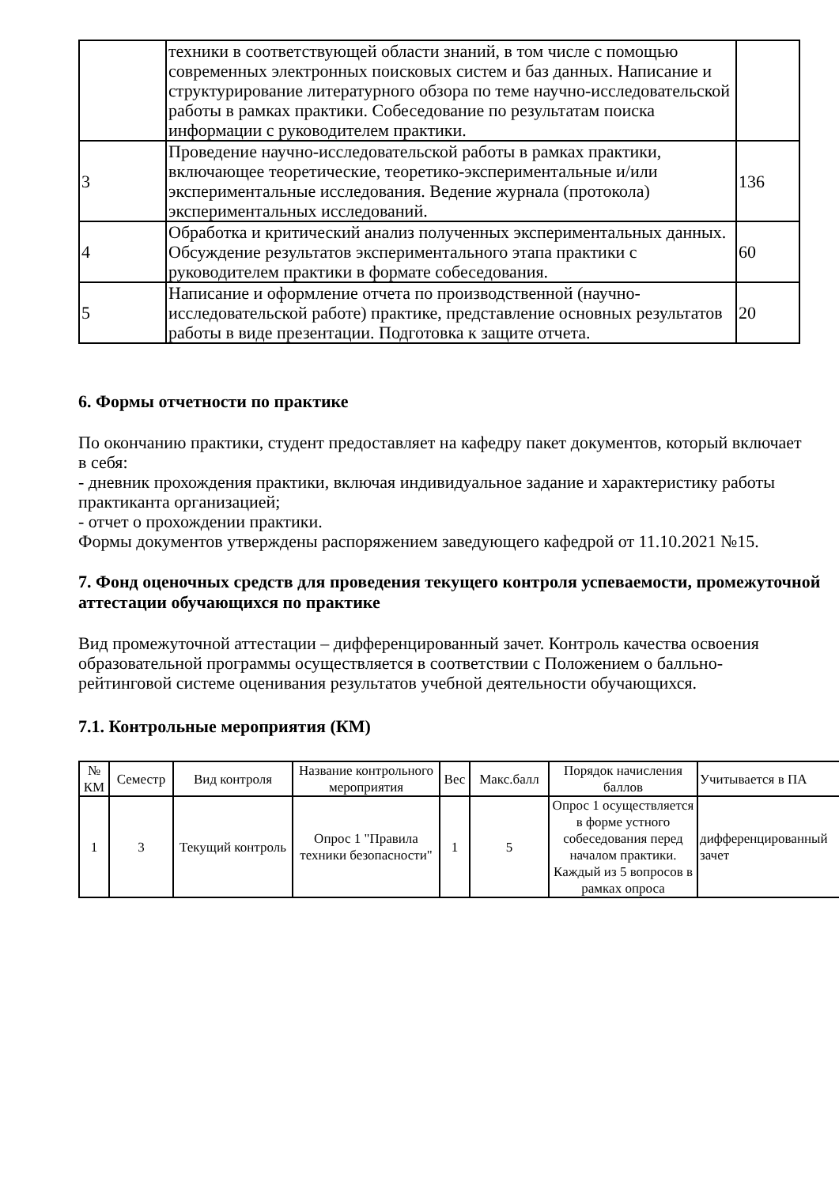| | техники в соответствующей области знаний, в том числе с помощью современных электронных поисковых систем и баз данных. Написание и структурирование литературного обзора по теме научно-исследовательской работы в рамках практики. Собеседование по результатам поиска информации с руководителем практики. | |
| 3 | Проведение научно-исследовательской работы в рамках практики, включающее теоретические, теоретико-экспериментальные и/или экспериментальные исследования. Ведение журнала (протокола) экспериментальных исследований. | 136 |
| 4 | Обработка и критический анализ полученных экспериментальных данных. Обсуждение результатов экспериментального этапа практики с руководителем практики в формате собеседования. | 60 |
| 5 | Написание и оформление отчета по производственной (научно-исследовательской работе) практике, представление основных результатов работы в виде презентации. Подготовка к защите отчета. | 20 |
6. Формы отчетности по практике
По окончанию практики, студент предоставляет на кафедру пакет документов, который включает в себя:
- дневник прохождения практики, включая индивидуальное задание и характеристику работы практиканта организацией;
- отчет о прохождении практики.
Формы документов утверждены распоряжением заведующего кафедрой от 11.10.2021 №15.
7. Фонд оценочных средств для проведения текущего контроля успеваемости, промежуточной аттестации обучающихся по практике
Вид промежуточной аттестации – дифференцированный зачет. Контроль качества освоения образовательной программы осуществляется в соответствии с Положением о балльно-рейтинговой системе оценивания результатов учебной деятельности обучающихся.
7.1. Контрольные мероприятия (КМ)
| № КМ | Семестр | Вид контроля | Название контрольного мероприятия | Вес | Макс.балл | Порядок начисления баллов | Учитывается в ПА |
| --- | --- | --- | --- | --- | --- | --- | --- |
| 1 | 3 | Текущий контроль | Опрос 1 "Правила техники безопасности" | 1 | 5 | Опрос 1 осуществляется в форме устного собеседования перед началом практики. Каждый из 5 вопросов в рамках опроса | дифференцированный зачет |